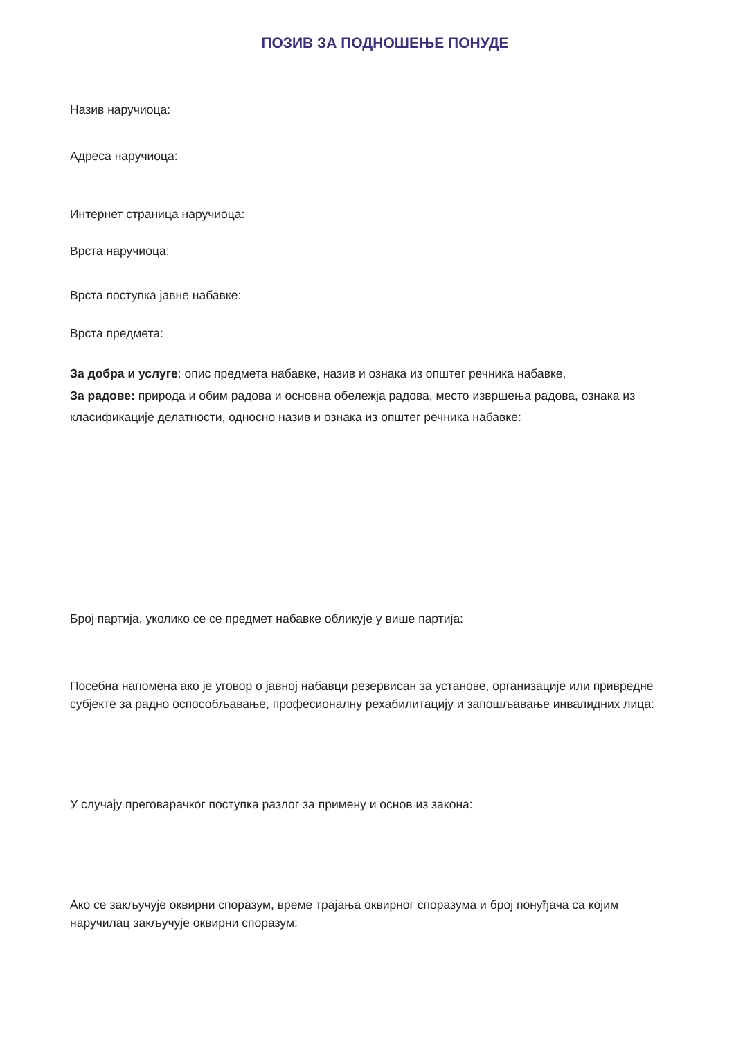ПОЗИВ ЗА ПОДНОШЕЊЕ ПОНУДЕ
Назив наручиоца:
Адреса наручиоца:
Интернет страница наручиоца:
Врста наручиоца:
Врста поступка јавне набавке:
Врста предмета:
За добра и услуге: опис предмета набавке, назив и ознака из општег речника набавке,
За радове: природа и обим радова и основна обележја радова, место извршења радова, ознака из класификације делатности, односно назив и ознака из општег речника набавке:
Број партија, уколико се се предмет набавке обликује у више партија:
Посебна напомена ако је уговор о јавној набавци резервисан за установе, организације или привредне субјекте за радно оспособљавање, професионалну рехабилитацију и запошљавање инвалидних лица:
У случају преговарачког поступка разлог за примену и основ из закона:
Ако се закључује оквирни споразум, време трајања оквирног споразума и број понуђача са којим наручилац закључује оквирни споразум: